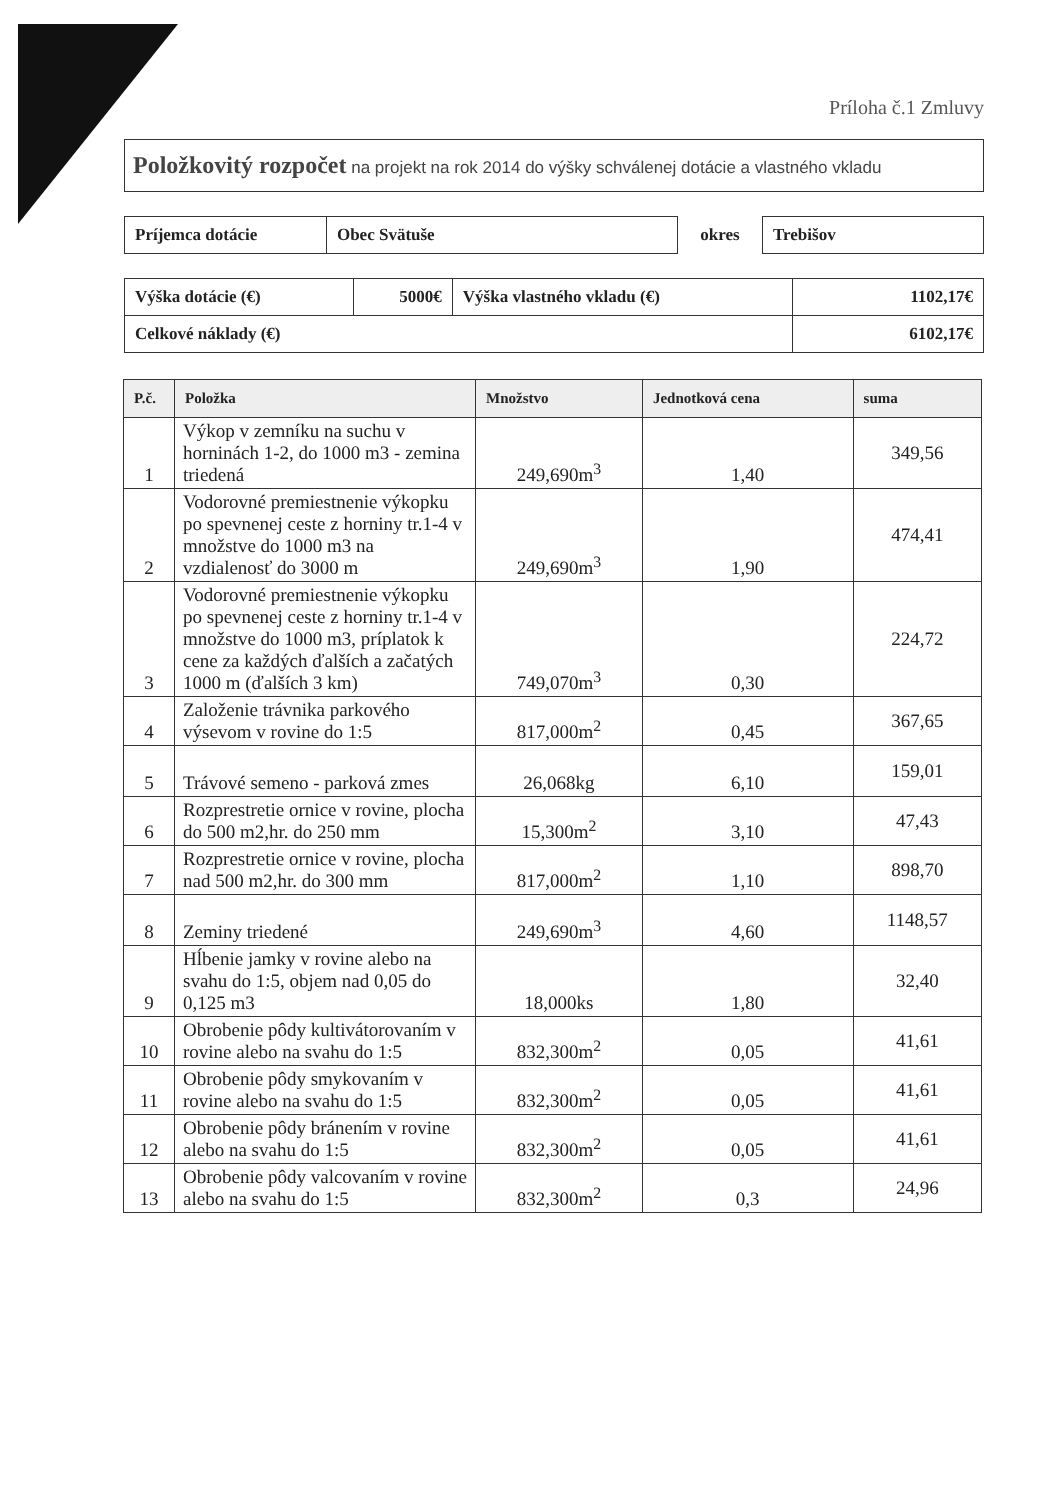Príloha č.1 Zmluvy
Položkovitý rozpočet na projekt na rok 2014 do výšky schválenej dotácie a vlastného vkladu
| Príjemca dotácie | Obec Svätuše | okres | Trebišov |
| Výška dotácie (€) | 5000€ | Výška vlastného vkladu (€) | 1102,17€ |
| Celkové náklady (€) | | | 6102,17€ |
| P.č. | Položka | Množstvo | Jednotková cena | suma |
| --- | --- | --- | --- | --- |
| 1 | Výkop v zemníku na suchu v horninách 1-2, do 1000 m3 - zemina triedená | 249,690m<sup>3</sup> | 1,40 | 349,56 |
| 2 | Vodorovné premiestnenie výkopku po spevnenej ceste z horniny tr.1-4 v množstve do 1000 m3 na vzdialenosť do 3000 m | 249,690m<sup>3</sup> | 1,90 | 474,41 |
| 3 | Vodorovné premiestnenie výkopku po spevnenej ceste z horniny tr.1-4 v množstve do 1000 m3, príplatok k cene za každých ďalších a začatých 1000 m (ďalších 3 km) | 749,070m<sup>3</sup> | 0,30 | 224,72 |
| 4 | Založenie trávnika parkového výsevom v rovine do 1:5 | 817,000m<sup>2</sup> | 0,45 | 367,65 |
| 5 | Trávové semeno - parková zmes | 26,068kg | 6,10 | 159,01 |
| 6 | Rozprestretie ornice v rovine, plocha do 500 m2,hr. do 250 mm | 15,300m<sup>2</sup> | 3,10 | 47,43 |
| 7 | Rozprestretie ornice v rovine, plocha nad 500 m2,hr. do 300 mm | 817,000m<sup>2</sup> | 1,10 | 898,70 |
| 8 | Zeminy triedené | 249,690m<sup>3</sup> | 4,60 | 1148,57 |
| 9 | Hĺbenie jamky v rovine alebo na svahu do 1:5, objem nad 0,05 do 0,125 m3 | 18,000ks | 1,80 | 32,40 |
| 10 | Obrobenie pôdy kultivátorovaním v rovine alebo na svahu do 1:5 | 832,300m<sup>2</sup> | 0,05 | 41,61 |
| 11 | Obrobenie pôdy smykovaním v rovine alebo na svahu do 1:5 | 832,300m<sup>2</sup> | 0,05 | 41,61 |
| 12 | Obrobenie pôdy bránením v rovine alebo na svahu do 1:5 | 832,300m<sup>2</sup> | 0,05 | 41,61 |
| 13 | Obrobenie pôdy valcovaním v rovine alebo na svahu do 1:5 | 832,300m<sup>2</sup> | 0,3 | 24,96 |